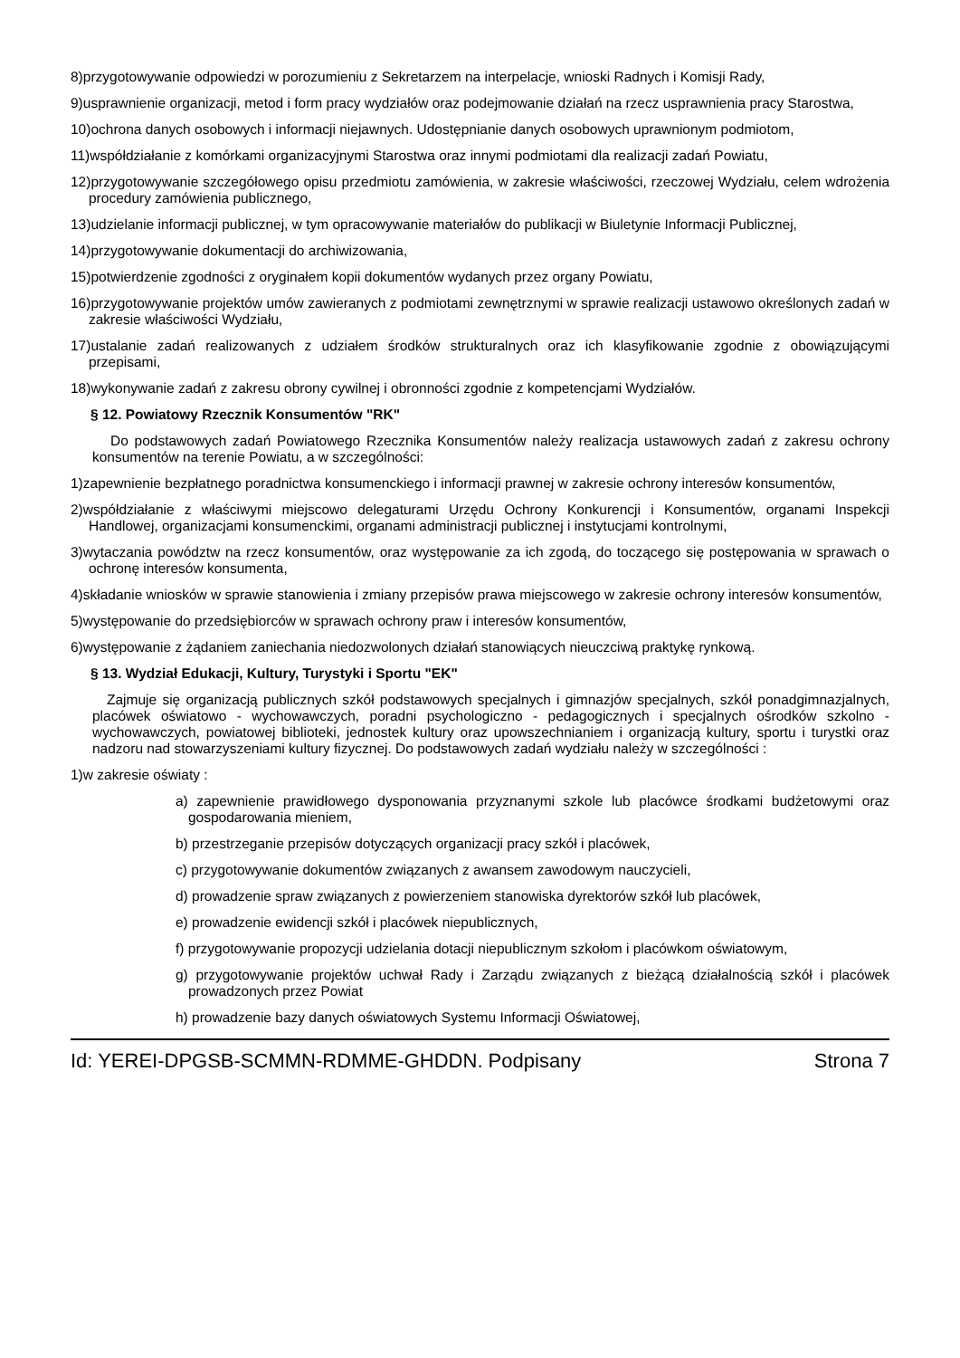8)przygotowywanie odpowiedzi w porozumieniu z Sekretarzem na interpelacje, wnioski Radnych i Komisji Rady,
9)usprawnienie organizacji, metod i form pracy wydziałów oraz podejmowanie działań na rzecz usprawnienia pracy Starostwa,
10)ochrona danych osobowych i informacji niejawnych. Udostępnianie danych osobowych uprawnionym podmiotom,
11)współdziałanie z komórkami organizacyjnymi Starostwa oraz innymi podmiotami dla realizacji zadań Powiatu,
12)przygotowywanie szczegółowego opisu przedmiotu zamówienia, w zakresie właściwości, rzeczowej Wydziału, celem wdrożenia procedury zamówienia publicznego,
13)udzielanie informacji publicznej, w tym opracowywanie materiałów do publikacji w Biuletynie Informacji Publicznej,
14)przygotowywanie dokumentacji do archiwizowania,
15)potwierdzenie zgodności z oryginałem kopii dokumentów wydanych przez organy Powiatu,
16)przygotowywanie projektów umów zawieranych z podmiotami zewnętrznymi w sprawie realizacji ustawowo określonych zadań w zakresie właściwości Wydziału,
17)ustalanie zadań realizowanych z udziałem środków strukturalnych oraz ich klasyfikowanie zgodnie z obowiązującymi przepisami,
18)wykonywanie zadań z zakresu obrony cywilnej i obronności zgodnie z kompetencjami Wydziałów.
§ 12. Powiatowy Rzecznik Konsumentów "RK"
Do podstawowych zadań Powiatowego Rzecznika Konsumentów należy realizacja ustawowych zadań z zakresu ochrony konsumentów na terenie Powiatu, a w szczególności:
1)zapewnienie bezpłatnego poradnictwa konsumenckiego i informacji prawnej w zakresie ochrony interesów konsumentów,
2)współdziałanie z właściwymi miejscowo delegaturami Urzędu Ochrony Konkurencji i Konsumentów, organami Inspekcji Handlowej, organizacjami konsumenckimi, organami administracji publicznej i instytucjami kontrolnymi,
3)wytaczania powództw na rzecz konsumentów, oraz występowanie za ich zgodą, do toczącego się postępowania w sprawach o ochronę interesów konsumenta,
4)składanie wniosków w sprawie stanowienia i zmiany przepisów prawa miejscowego w zakresie ochrony interesów konsumentów,
5)występowanie do przedsiębiorców w sprawach ochrony praw i interesów konsumentów,
6)występowanie z żądaniem zaniechania niedozwolonych działań stanowiących nieuczciwą praktykę rynkową.
§ 13. Wydział Edukacji, Kultury, Turystyki i Sportu "EK"
Zajmuje się organizacją publicznych szkół podstawowych specjalnych i gimnazjów specjalnych, szkół ponadgimnazjalnych, placówek oświatowo - wychowawczych, poradni psychologiczno - pedagogicznych i specjalnych ośrodków szkolno - wychowawczych, powiatowej biblioteki, jednostek kultury oraz upowszechnianiem i organizacją kultury, sportu i turystki oraz nadzoru nad stowarzyszeniami kultury fizycznej. Do podstawowych zadań wydziału należy w szczególności :
1)w zakresie oświaty :
a) zapewnienie prawidłowego dysponowania przyznanymi szkole lub placówce środkami budżetowymi oraz gospodarowania mieniem,
b) przestrzeganie przepisów dotyczących organizacji pracy szkół i placówek,
c) przygotowywanie dokumentów związanych z awansem zawodowym nauczycieli,
d) prowadzenie spraw związanych z powierzeniem stanowiska dyrektorów szkół lub placówek,
e) prowadzenie ewidencji szkół i placówek niepublicznych,
f) przygotowywanie propozycji udzielania dotacji niepublicznym szkołom i placówkom oświatowym,
g) przygotowywanie projektów uchwał Rady i Zarządu związanych z bieżącą działalnością szkół i placówek prowadzonych przez Powiat
h) prowadzenie bazy danych oświatowych Systemu Informacji Oświatowej,
Id: YEREI-DPGSB-SCMMN-RDMME-GHDDN. Podpisany Strona 7